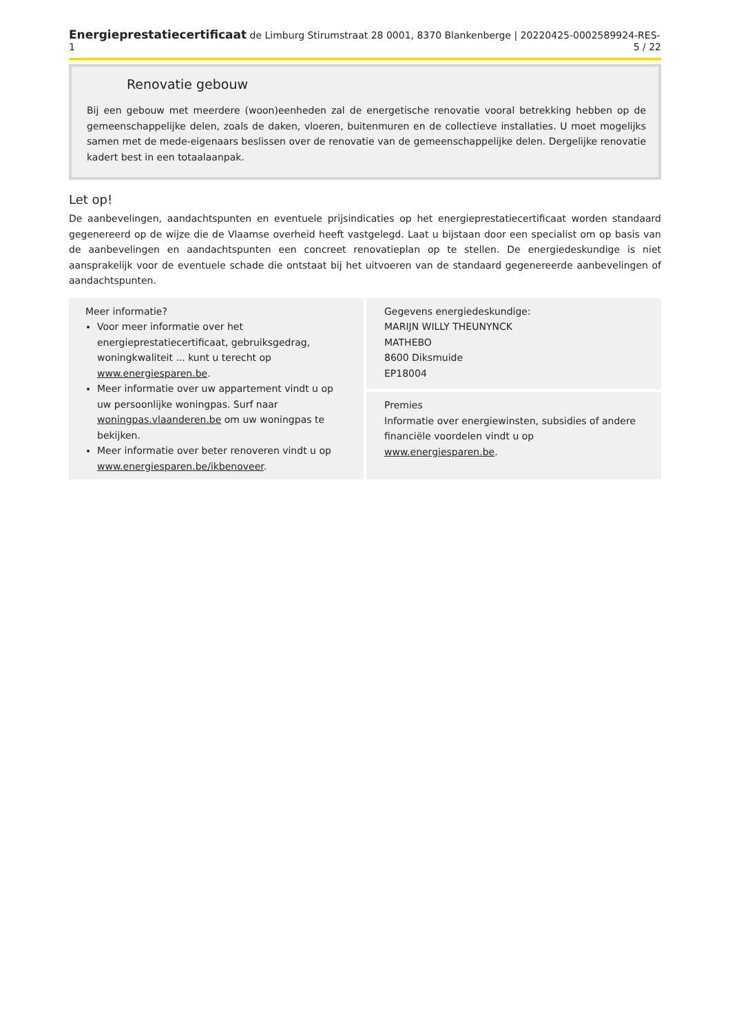Energieprestatiecertificaat de Limburg Stirumstraat 28 0001, 8370 Blankenberge | 20220425-0002589924-RES-1 5 / 22
Renovatie gebouw
Bij een gebouw met meerdere (woon)eenheden zal de energetische renovatie vooral betrekking hebben op de gemeenschappelijke delen, zoals de daken, vloeren, buitenmuren en de collectieve installaties. U moet mogelijks samen met de mede-eigenaars beslissen over de renovatie van de gemeenschappelijke delen. Dergelijke renovatie kadert best in een totaalaanpak.
Let op!
De aanbevelingen, aandachtspunten en eventuele prijsindicaties op het energieprestatiecertificaat worden standaard gegenereerd op de wijze die de Vlaamse overheid heeft vastgelegd. Laat u bijstaan door een specialist om op basis van de aanbevelingen en aandachtspunten een concreet renovatieplan op te stellen. De energiedeskundige is niet aansprakelijk voor de eventuele schade die ontstaat bij het uitvoeren van de standaard gegenereerde aanbevelingen of aandachtspunten.
Meer informatie?
Voor meer informatie over het energieprestatiecertificaat, gebruiksgedrag, woningkwaliteit ... kunt u terecht op www.energiesparen.be.
Meer informatie over uw appartement vindt u op uw persoonlijke woningpas. Surf naar woningpas.vlaanderen.be om uw woningpas te bekijken.
Meer informatie over beter renoveren vindt u op www.energiesparen.be/ikbenoveer.
Gegevens energiedeskundige:
MARIJN WILLY THEUNYNCK
MATHEBO
8600 Diksmuide
EP18004
Premies
Informatie over energiewinsten, subsidies of andere financiële voordelen vindt u op www.energiesparen.be.